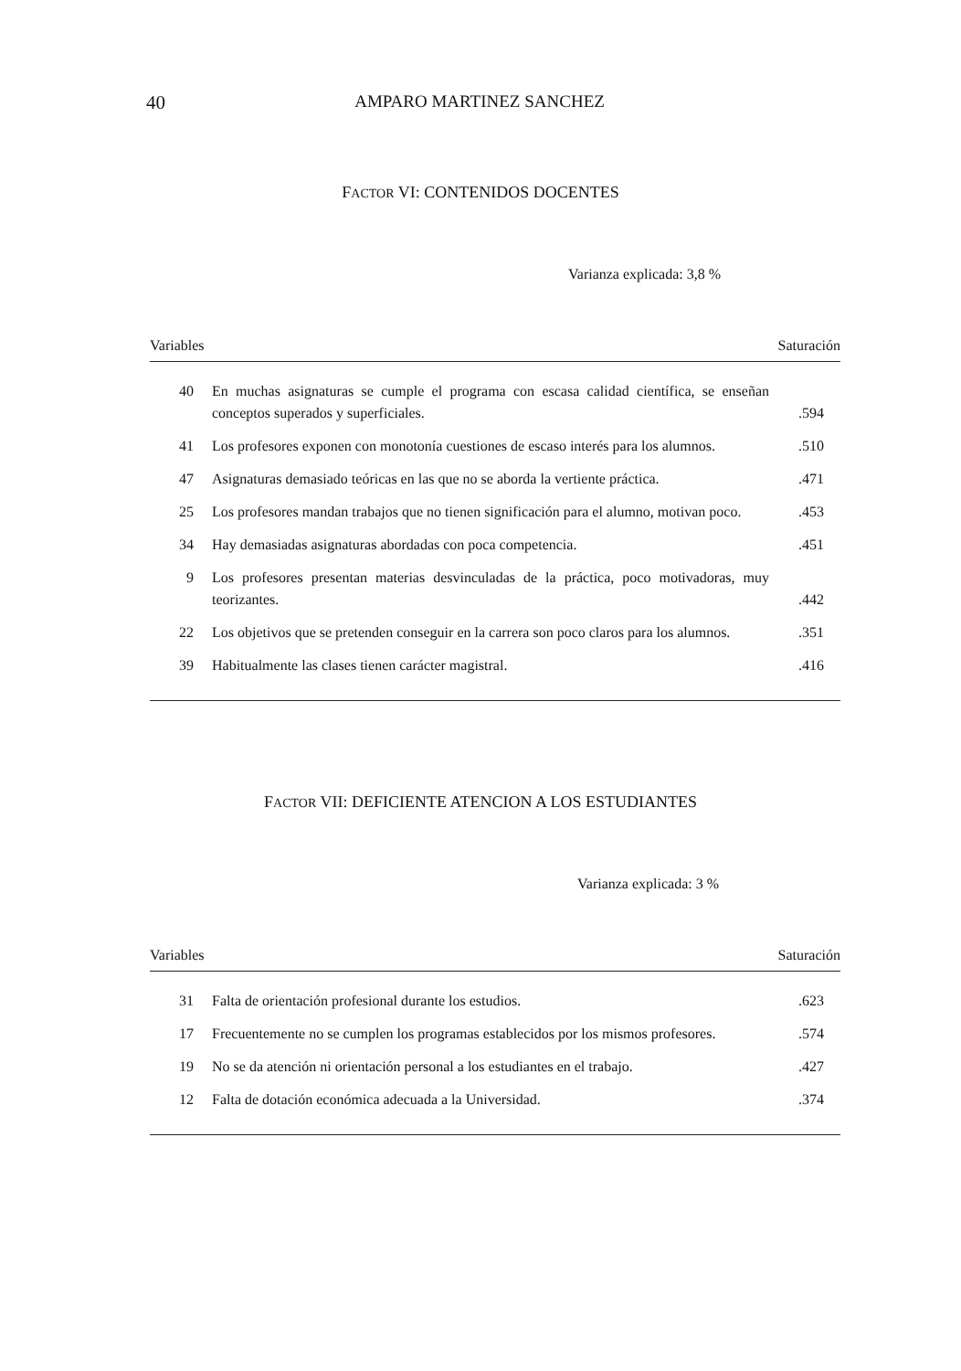40 AMPARO MARTINEZ SANCHEZ
FACTOR VI: CONTENIDOS DOCENTES
Varianza explicada: 3,8 %
| Variables | | Saturación |
| --- | --- | --- |
| 40 | En muchas asignaturas se cumple el programa con escasa calidad científica, se enseñan conceptos superados y superficiales. | .594 |
| 41 | Los profesores exponen con monotonía cuestiones de escaso interés para los alumnos. | .510 |
| 47 | Asignaturas demasiado teóricas en las que no se aborda la vertiente práctica. | .471 |
| 25 | Los profesores mandan trabajos que no tienen significación para el alumno, motivan poco. | .453 |
| 34 | Hay demasiadas asignaturas abordadas con poca competencia. | .451 |
| 9 | Los profesores presentan materias desvinculadas de la práctica, poco motivadoras, muy teorizantes. | .442 |
| 22 | Los objetivos que se pretenden conseguir en la carrera son poco claros para los alumnos. | .351 |
| 39 | Habitualmente las clases tienen carácter magistral. | .416 |
FACTOR VII: DEFICIENTE ATENCION A LOS ESTUDIANTES
Varianza explicada: 3 %
| Variables | | Saturación |
| --- | --- | --- |
| 31 | Falta de orientación profesional durante los estudios. | .623 |
| 17 | Frecuentemente no se cumplen los programas establecidos por los mismos profesores. | .574 |
| 19 | No se da atención ni orientación personal a los estudiantes en el trabajo. | .427 |
| 12 | Falta de dotación económica adecuada a la Universidad. | .374 |